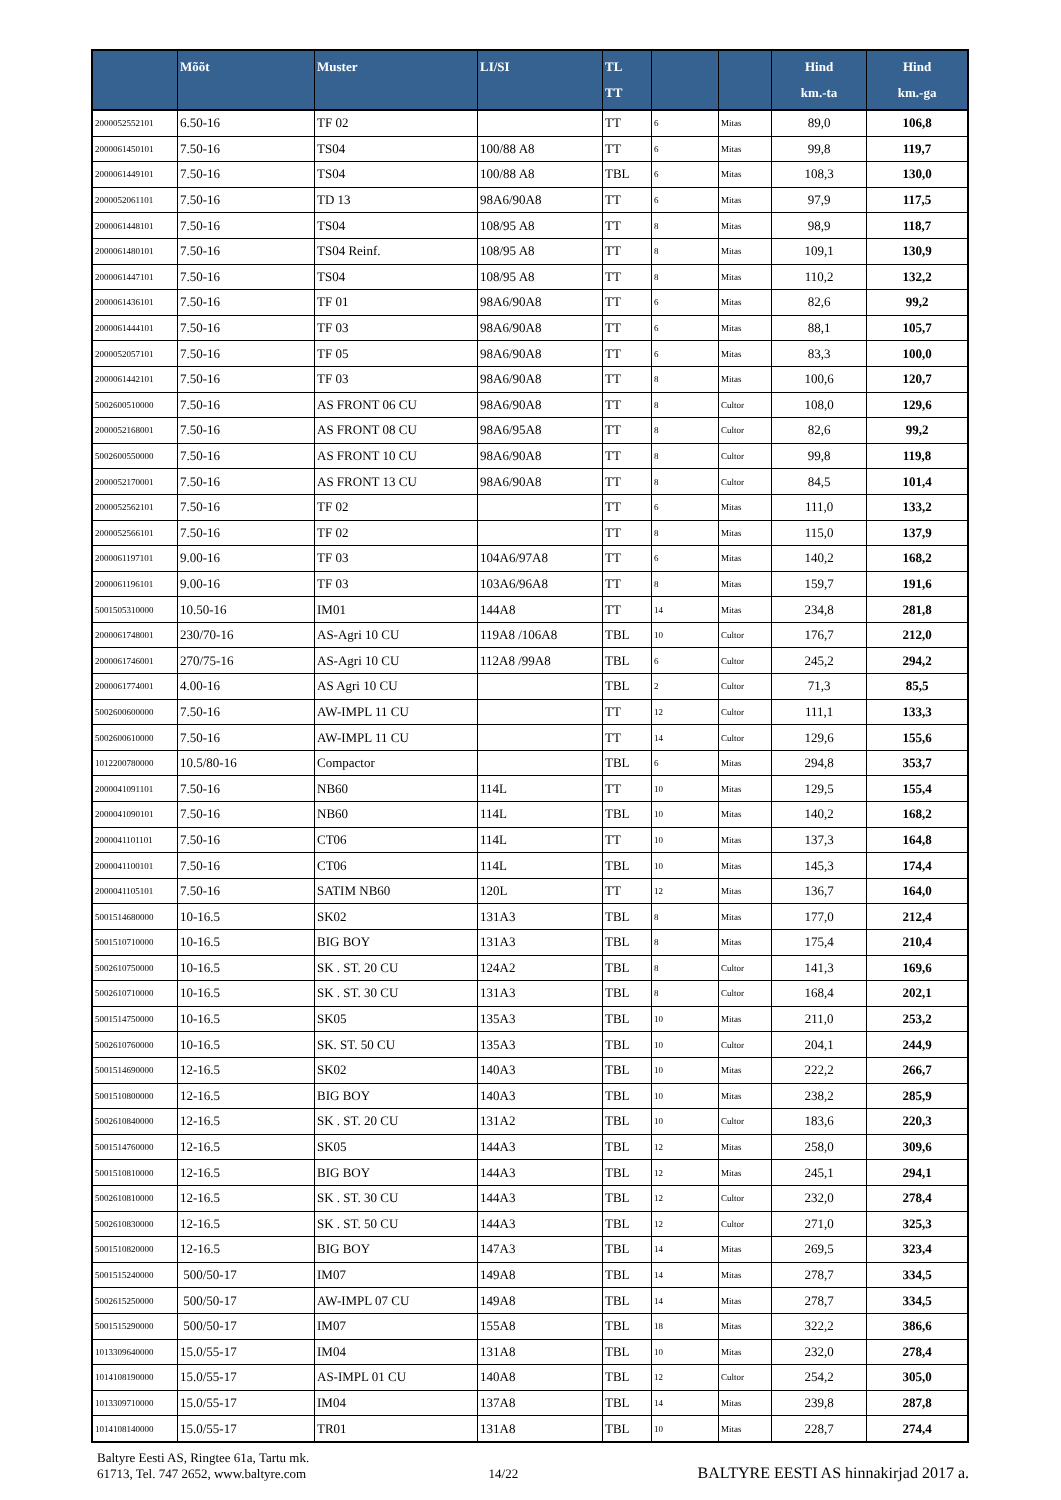| | Mõõt | Muster | LI/SI | TL TT | | | Hind km.-ta | Hind km.-ga |
| --- | --- | --- | --- | --- | --- | --- | --- | --- |
| 2000052552101 | 6.50-16 | TF 02 | | TT | 6 | Mitas | 89,0 | 106,8 |
| 2000061450101 | 7.50-16 | TS04 | 100/88 A8 | TT | 6 | Mitas | 99,8 | 119,7 |
| 2000061449101 | 7.50-16 | TS04 | 100/88 A8 | TBL | 6 | Mitas | 108,3 | 130,0 |
| 2000052061101 | 7.50-16 | TD 13 | 98A6/90A8 | TT | 6 | Mitas | 97,9 | 117,5 |
| 2000061448101 | 7.50-16 | TS04 | 108/95 A8 | TT | 8 | Mitas | 98,9 | 118,7 |
| 2000061480101 | 7.50-16 | TS04 Reinf. | 108/95 A8 | TT | 8 | Mitas | 109,1 | 130,9 |
| 2000061447101 | 7.50-16 | TS04 | 108/95 A8 | TT | 8 | Mitas | 110,2 | 132,2 |
| 2000061436101 | 7.50-16 | TF 01 | 98A6/90A8 | TT | 6 | Mitas | 82,6 | 99,2 |
| 2000061444101 | 7.50-16 | TF 03 | 98A6/90A8 | TT | 6 | Mitas | 88,1 | 105,7 |
| 2000052057101 | 7.50-16 | TF 05 | 98A6/90A8 | TT | 6 | Mitas | 83,3 | 100,0 |
| 2000061442101 | 7.50-16 | TF 03 | 98A6/90A8 | TT | 8 | Mitas | 100,6 | 120,7 |
| 5002600510000 | 7.50-16 | AS FRONT 06 CU | 98A6/90A8 | TT | 8 | Cultor | 108,0 | 129,6 |
| 2000052168001 | 7.50-16 | AS FRONT 08 CU | 98A6/95A8 | TT | 8 | Cultor | 82,6 | 99,2 |
| 5002600550000 | 7.50-16 | AS FRONT 10 CU | 98A6/90A8 | TT | 8 | Cultor | 99,8 | 119,8 |
| 2000052170001 | 7.50-16 | AS FRONT 13 CU | 98A6/90A8 | TT | 8 | Cultor | 84,5 | 101,4 |
| 2000052562101 | 7.50-16 | TF 02 | | TT | 6 | Mitas | 111,0 | 133,2 |
| 2000052566101 | 7.50-16 | TF 02 | | TT | 8 | Mitas | 115,0 | 137,9 |
| 2000061197101 | 9.00-16 | TF 03 | 104A6/97A8 | TT | 6 | Mitas | 140,2 | 168,2 |
| 2000061196101 | 9.00-16 | TF 03 | 103A6/96A8 | TT | 8 | Mitas | 159,7 | 191,6 |
| 5001505310000 | 10.50-16 | IM01 | 144A8 | TT | 14 | Mitas | 234,8 | 281,8 |
| 2000061748001 | 230/70-16 | AS-Agri 10 CU | 119A8 /106A8 | TBL | 10 | Cultor | 176,7 | 212,0 |
| 2000061746001 | 270/75-16 | AS-Agri 10 CU | 112A8 /99A8 | TBL | 6 | Cultor | 245,2 | 294,2 |
| 2000061774001 | 4.00-16 | AS Agri 10 CU | | TBL | 2 | Cultor | 71,3 | 85,5 |
| 5002600600000 | 7.50-16 | AW-IMPL 11 CU | | TT | 12 | Cultor | 111,1 | 133,3 |
| 5002600610000 | 7.50-16 | AW-IMPL 11 CU | | TT | 14 | Cultor | 129,6 | 155,6 |
| 1012200780000 | 10.5/80-16 | Compactor | | TBL | 6 | Mitas | 294,8 | 353,7 |
| 2000041091101 | 7.50-16 | NB60 | 114L | TT | 10 | Mitas | 129,5 | 155,4 |
| 2000041090101 | 7.50-16 | NB60 | 114L | TBL | 10 | Mitas | 140,2 | 168,2 |
| 2000041101101 | 7.50-16 | CT06 | 114L | TT | 10 | Mitas | 137,3 | 164,8 |
| 2000041100101 | 7.50-16 | CT06 | 114L | TBL | 10 | Mitas | 145,3 | 174,4 |
| 2000041105101 | 7.50-16 | SATIM NB60 | 120L | TT | 12 | Mitas | 136,7 | 164,0 |
| 5001514680000 | 10-16.5 | SK02 | 131A3 | TBL | 8 | Mitas | 177,0 | 212,4 |
| 5001510710000 | 10-16.5 | BIG BOY | 131A3 | TBL | 8 | Mitas | 175,4 | 210,4 |
| 5002610750000 | 10-16.5 | SK . ST. 20 CU | 124A2 | TBL | 8 | Cultor | 141,3 | 169,6 |
| 5002610710000 | 10-16.5 | SK . ST. 30 CU | 131A3 | TBL | 8 | Cultor | 168,4 | 202,1 |
| 5001514750000 | 10-16.5 | SK05 | 135A3 | TBL | 10 | Mitas | 211,0 | 253,2 |
| 5002610760000 | 10-16.5 | SK. ST. 50 CU | 135A3 | TBL | 10 | Cultor | 204,1 | 244,9 |
| 5001514690000 | 12-16.5 | SK02 | 140A3 | TBL | 10 | Mitas | 222,2 | 266,7 |
| 5001510800000 | 12-16.5 | BIG BOY | 140A3 | TBL | 10 | Mitas | 238,2 | 285,9 |
| 5002610840000 | 12-16.5 | SK . ST. 20 CU | 131A2 | TBL | 10 | Cultor | 183,6 | 220,3 |
| 5001514760000 | 12-16.5 | SK05 | 144A3 | TBL | 12 | Mitas | 258,0 | 309,6 |
| 5001510810000 | 12-16.5 | BIG BOY | 144A3 | TBL | 12 | Mitas | 245,1 | 294,1 |
| 5002610810000 | 12-16.5 | SK . ST. 30 CU | 144A3 | TBL | 12 | Cultor | 232,0 | 278,4 |
| 5002610830000 | 12-16.5 | SK . ST. 50 CU | 144A3 | TBL | 12 | Cultor | 271,0 | 325,3 |
| 5001510820000 | 12-16.5 | BIG BOY | 147A3 | TBL | 14 | Mitas | 269,5 | 323,4 |
| 5001515240000 | 500/50-17 | IM07 | 149A8 | TBL | 14 | Mitas | 278,7 | 334,5 |
| 5002615250000 | 500/50-17 | AW-IMPL 07 CU | 149A8 | TBL | 14 | Mitas | 278,7 | 334,5 |
| 5001515290000 | 500/50-17 | IM07 | 155A8 | TBL | 18 | Mitas | 322,2 | 386,6 |
| 1013309640000 | 15.0/55-17 | IM04 | 131A8 | TBL | 10 | Mitas | 232,0 | 278,4 |
| 1014108190000 | 15.0/55-17 | AS-IMPL 01 CU | 140A8 | TBL | 12 | Cultor | 254,2 | 305,0 |
| 1013309710000 | 15.0/55-17 | IM04 | 137A8 | TBL | 14 | Mitas | 239,8 | 287,8 |
| 1014108140000 | 15.0/55-17 | TR01 | 131A8 | TBL | 10 | Mitas | 228,7 | 274,4 |
Baltyre Eesti AS, Ringtee 61a, Tartu mk.
61713, Tel. 747 2652, www.baltyre.com
14/22
BALTYRE EESTI AS hinnakirjad 2017 a.